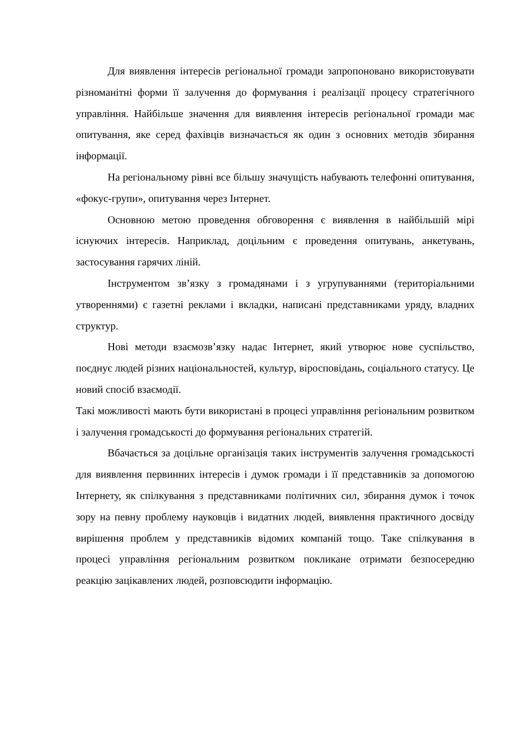Для виявлення інтересів регіональної громади запропоновано використовувати різноманітні форми її залучення до формування і реалізації процесу стратегічного управління. Найбільше значення для виявлення інтересів регіональної громади має опитування, яке серед фахівців визначається як один з основних методів збирання інформації.
На регіональному рівні все більшу значущість набувають телефонні опитування, «фокус-групи», опитування через Інтернет.
Основною метою проведення обговорення є виявлення в найбільшій мірі існуючих інтересів. Наприклад, доцільним є проведення опитувань, анкетувань, застосування гарячих ліній.
Інструментом зв’язку з громадянами і з угрупуваннями (територіальними утвореннями) є газетні реклами і вкладки, написані представниками уряду, владних структур.
Нові методи взаємозв’язку надає Інтернет, який утворює нове суспільство, поєднує людей різних національностей, культур, віросповідань, соціального статусу. Це новий спосіб взаємодії.
Такі можливості мають бути використані в процесі управління регіональним розвитком і залучення громадськості до формування регіональних стратегій.
Вбачається за доцільне організація таких інструментів залучення громадськості для виявлення первинних інтересів і думок громади і її представників за допомогою Інтернету, як спілкування з представниками політичних сил, збирання думок і точок зору на певну проблему науковців і видатних людей, виявлення практичного досвіду вирішення проблем у представників відомих компаній тощо. Таке спілкування в процесі управління регіональним розвитком покликане отримати безпосередню реакцію зацікавлених людей, розповсюдити інформацію.